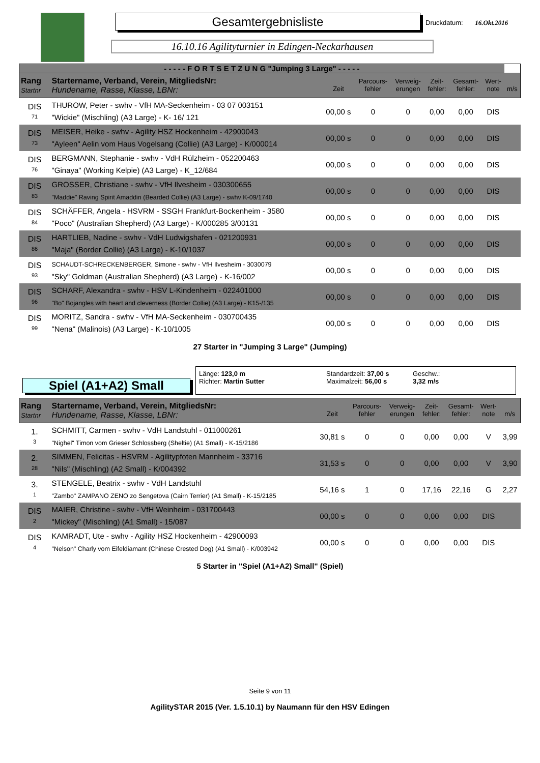Gesamtergebnisliste
16.10.16 Agilityturnier in Edingen-Neckarhausen
Druckdatum: 16.Okt.2016
| - - - - - F O R T S E T Z U N G "Jumping 3 Large" - - - - - | | | | | | | | |
| Rang Startnr | Startername, Verband, Verein, MitgliedsNr: Hundename, Rasse, Klasse, LBNr: | Zeit | Parcours- fehler | Verweig- erungen | Zeit- fehler: | Gesamt- fehler: | Wert- note | m/s |
| DIS 71 | THUROW, Peter - swhv - VfH MA-Seckenheim - 03 07 003151 "Wickie" (Mischling) (A3 Large) - K- 16/ 121 | 00,00 s | 0 | 0 | 0,00 | 0,00 | DIS | |
| DIS 73 | MEISER, Heike - swhv - Agility HSZ Hockenheim - 42900043 "Ayleen" Aelin vom Haus Vogelsang (Collie) (A3 Large) - K/000014 | 00,00 s | 0 | 0 | 0,00 | 0,00 | DIS | |
| DIS 76 | BERGMANN, Stephanie - swhv - VdH Rülzheim - 052200463 "Ginaya" (Working Kelpie) (A3 Large) - K_12/684 | 00,00 s | 0 | 0 | 0,00 | 0,00 | DIS | |
| DIS 83 | GROSSER, Christiane - swhv - VfH Ilvesheim - 030300655 "Maddie" Raving Spirit Amaddin (Bearded Collie) (A3 Large) - swhv K-09/1740 | 00,00 s | 0 | 0 | 0,00 | 0,00 | DIS | |
| DIS 84 | SCHÄFFER, Angela - HSVRM - SSGH Frankfurt-Bockenheim - 3580 "Poco" (Australian Shepherd) (A3 Large) - K/000285 3/00131 | 00,00 s | 0 | 0 | 0,00 | 0,00 | DIS | |
| DIS 86 | HARTLIEB, Nadine - swhv - VdH Ludwigshafen - 021200931 "Maja" (Border Collie) (A3 Large) - K-10/1037 | 00,00 s | 0 | 0 | 0,00 | 0,00 | DIS | |
| DIS 93 | SCHAUDT-SCHRECKENBERGER, Simone - swhv - VfH Ilvesheim - 3030079 "Sky" Goldman (Australian Shepherd) (A3 Large) - K-16/002 | 00,00 s | 0 | 0 | 0,00 | 0,00 | DIS | |
| DIS 96 | SCHARF, Alexandra - swhv - HSV L-Kindenheim - 022401000 "Bo" Bojangles with heart and cleverness (Border Collie) (A3 Large) - K15-/135 | 00,00 s | 0 | 0 | 0,00 | 0,00 | DIS | |
| DIS 99 | MORITZ, Sandra - swhv - VfH MA-Seckenheim - 030700435 "Nena" (Malinois) (A3 Large) - K-10/1005 | 00,00 s | 0 | 0 | 0,00 | 0,00 | DIS | |
27 Starter in "Jumping 3 Large" (Jumping)
Spiel (A1+A2) Small
Länge: 123,0 m
Richter: Martin Sutter
Standardzeit: 37,00 s
Maximalzeit: 56,00 s
Geschw.:
3,32 m/s
| Rang Startnr | Startername, Verband, Verein, MitgliedsNr: Hundename, Rasse, Klasse, LBNr: | Zeit | Parcours- fehler | Verweig- erungen | Zeit- fehler: | Gesamt- fehler: | Wert- note | m/s |
| --- | --- | --- | --- | --- | --- | --- | --- | --- |
| 1. 3 | SCHMITT, Carmen - swhv - VdH Landstuhl - 011000261 "Nighel" Timon vom Grieser Schlossberg (Sheltie) (A1 Small) - K-15/2186 | 30,81 s | 0 | 0 | 0,00 | 0,00 | V | 3,99 |
| 2. 28 | SIMMEN, Felicitas - HSVRM - Agilitypfoten Mannheim - 33716 "Nils" (Mischling) (A2 Small) - K/004392 | 31,53 s | 0 | 0 | 0,00 | 0,00 | V | 3,90 |
| 3. 1 | STENGELE, Beatrix - swhv - VdH Landstuhl "Zambo" ZAMPANO ZENO zo Sengetova (Cairn Terrier) (A1 Small) - K-15/2185 | 54,16 s | 1 | 0 | 17,16 | 22,16 | G | 2,27 |
| DIS 2 | MAIER, Christine - swhv - VfH Weinheim - 031700443 "Mickey" (Mischling) (A1 Small) - 15/087 | 00,00 s | 0 | 0 | 0,00 | 0,00 | DIS | |
| DIS 4 | KAMRADT, Ute - swhv - Agility HSZ Hockenheim - 42900093 "Nelson" Charly vom Eifeldiamant (Chinese Crested Dog) (A1 Small) - K/003942 | 00,00 s | 0 | 0 | 0,00 | 0,00 | DIS | |
5 Starter in "Spiel (A1+A2) Small" (Spiel)
Seite 9 von 11
AgilitySTAR 2015 (Ver. 1.5.10.1) by Naumann für den HSV Edingen